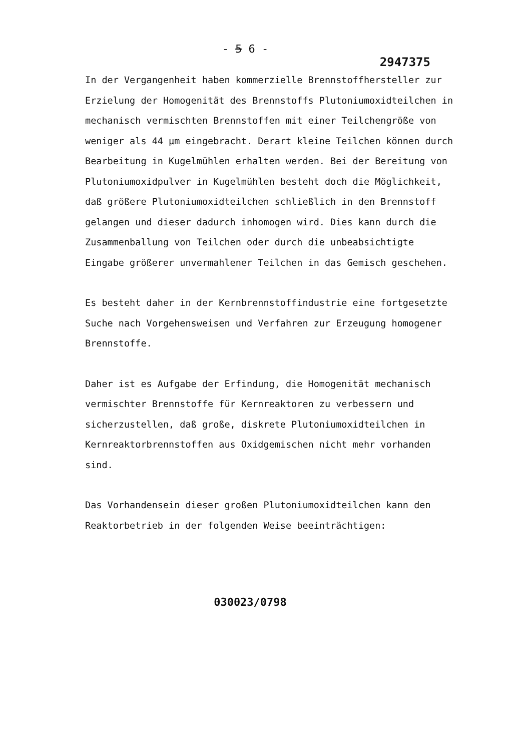- 5 6 -
2947375
In der Vergangenheit haben kommerzielle Brennstoffher­steller zur Erzielung der Homogenität des Brennstoffs Plutoniumoxidteilchen in mechanisch vermischten Brennstoffen mit einer Teilchengröße von weniger als 44 µm eingebracht. Derart kleine Teilchen können durch Bearbeitung in Kugel­mühlen erhalten werden. Bei der Bereitung von Plutonium­oxidpulver in Kugelmühlen besteht doch die Möglichkeit, daß größere Plutoniumoxidteilchen schließlich in den Brennstoff gelangen und dieser dadurch inhomogen wird. Dies kann durch die Zusammenballung von Teilchen oder durch die unbeabsich­tigte Eingabe größerer unvermahlener Teilchen in das Gemisch geschehen.
Es besteht daher in der Kernbrennstoffindustrie eine fort­gesetzte Suche nach Vorgehensweisen und Verfahren zur Erzeugung homogener Brennstoffe.
Daher ist es Aufgabe der Erfindung, die Homogenität mechanisch vermischter Brennstoffe für Kernreaktoren zu verbessern und sicherzustellen, daß große, diskrete Plu­toniumoxidteilchen in Kernreaktorbrennstoffen aus Oxidge­mischen nicht mehr vorhanden sind.
Das Vorhandensein dieser großen Plutoniumoxidteilchen kann den Reaktorbetrieb in der folgenden Weise beeinträchti­gen:
030023/0798